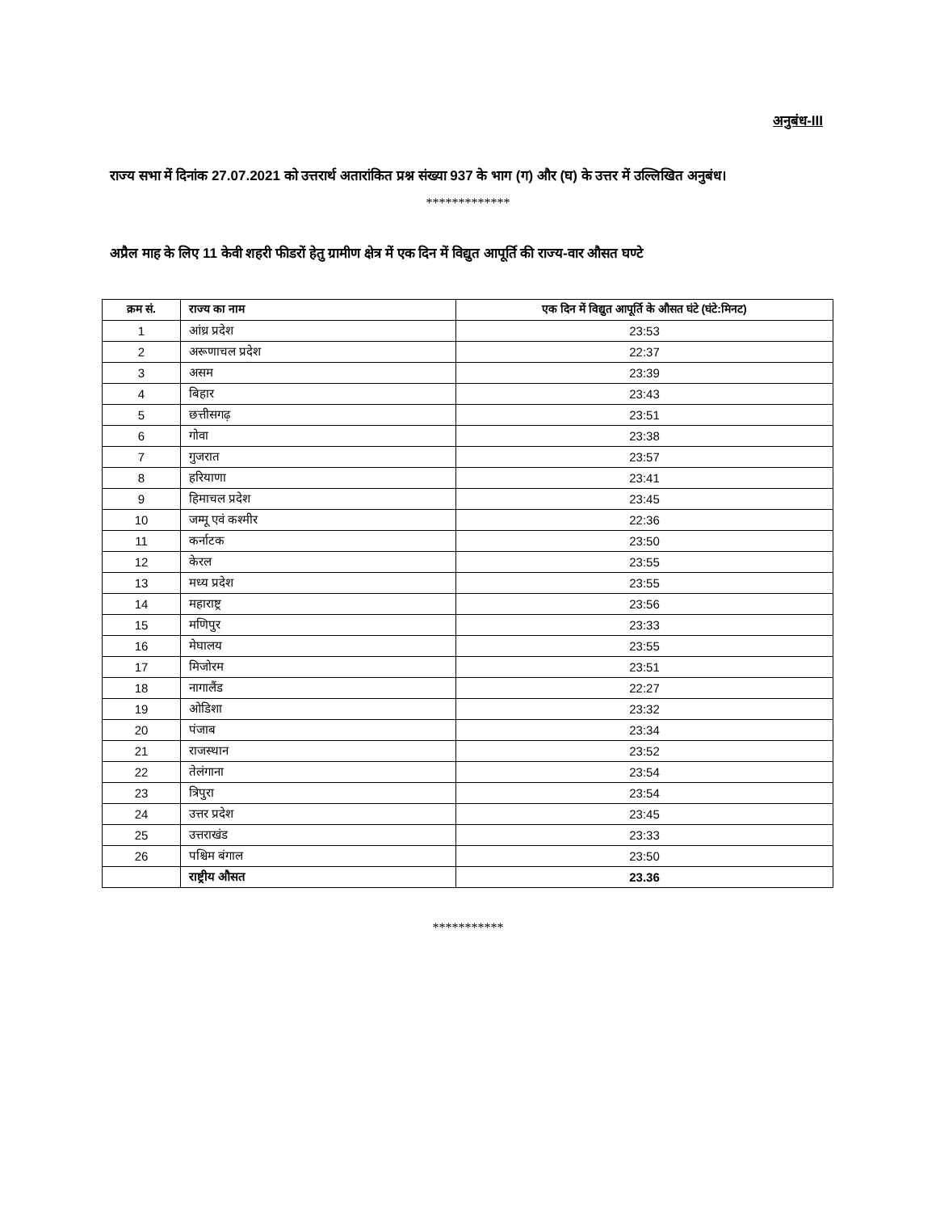अनुबंध-III
राज्य सभा में दिनांक 27.07.2021 को उत्तरार्थ अतारांकित प्रश्न संख्या 937 के भाग (ग) और (घ) के उत्तर में उल्लिखित अनुबंध।
*************
अप्रैल माह के लिए 11 केवी शहरी फीडरों हेतु ग्रामीण क्षेत्र में एक दिन में विद्युत आपूर्ति की राज्य-वार औसत घण्टे
| क्रम सं. | राज्य का नाम | एक दिन में विद्युत आपूर्ति के औसत घंटे (घंटे:मिनट) |
| --- | --- | --- |
| 1 | आंध्र प्रदेश | 23:53 |
| 2 | अरूणाचल प्रदेश | 22:37 |
| 3 | असम | 23:39 |
| 4 | बिहार | 23:43 |
| 5 | छत्तीसगढ़ | 23:51 |
| 6 | गोवा | 23:38 |
| 7 | गुजरात | 23:57 |
| 8 | हरियाणा | 23:41 |
| 9 | हिमाचल प्रदेश | 23:45 |
| 10 | जम्मू एवं कश्मीर | 22:36 |
| 11 | कर्नाटक | 23:50 |
| 12 | केरल | 23:55 |
| 13 | मध्य प्रदेश | 23:55 |
| 14 | महाराष्ट्र | 23:56 |
| 15 | मणिपुर | 23:33 |
| 16 | मेघालय | 23:55 |
| 17 | मिजोरम | 23:51 |
| 18 | नागालैंड | 22:27 |
| 19 | ओडिशा | 23:32 |
| 20 | पंजाब | 23:34 |
| 21 | राजस्थान | 23:52 |
| 22 | तेलंगाना | 23:54 |
| 23 | त्रिपुरा | 23:54 |
| 24 | उत्तर प्रदेश | 23:45 |
| 25 | उत्तराखंड | 23:33 |
| 26 | पश्चिम बंगाल | 23:50 |
| | राष्ट्रीय औसत | 23.36 |
***********